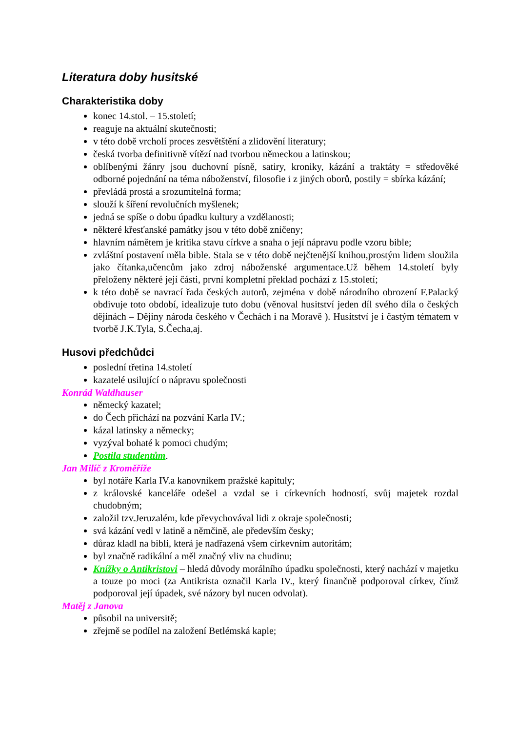Literatura doby husitské
Charakteristika doby
konec 14.stol. – 15.století;
reaguje na aktuální skutečnosti;
v této době vrcholí proces zesvětštění a zlidovění literatury;
česká tvorba definitivně vítězí nad tvorbou německou a latinskou;
oblíbenými žánry jsou duchovní písně, satiry, kroniky, kázání a traktáty = středověké odborné pojednání na téma náboženství, filosofie i z jiných oborů, postily = sbírka kázání;
převládá prostá a srozumitelná forma;
slouží k šíření revolučních myšlenek;
jedná se spíše o dobu úpadku kultury a vzdělanosti;
některé křesťanské památky jsou v této době zničeny;
hlavním námětem je kritika stavu církve a snaha o její nápravu podle vzoru bible;
zvláštní postavení měla bible. Stala se v této době nejčtenější knihou,prostým lidem sloužila jako čítanka,učencům jako zdroj náboženské argumentace.Už během 14.století byly přeloženy některé její části, první kompletní překlad pochází z 15.století;
k této době se navrací řada českých autorů, zejména v době národního obrození F.Palacký obdivuje toto období, idealizuje tuto dobu (věnoval husitství jeden díl svého díla o českých dějinách – Dějiny národa českého v Čechách i na Moravě ). Husitství je i častým tématem v tvorbě J.K.Tyla, S.Čecha,aj.
Husovi předchůdci
poslední třetina 14.století
kazatelé usilující o nápravu společnosti
Konrád Waldhauser
německý kazatel;
do Čech přichází na pozvání Karla IV.;
kázal latinsky a německy;
vyzýval bohaté k pomoci chudým;
Postila studentům.
Jan Milíč z Kroměříže
byl notáře Karla IV.a kanovníkem pražské kapituly;
z královské kanceláře odešel a vzdal se i církevních hodností, svůj majetek rozdal chudobným;
založil tzv.Jeruzalém, kde převychovával lidi z okraje společnosti;
svá kázání vedl v latině a němčině, ale především česky;
důraz kladl na bibli, která je nadřazená všem církevním autoritám;
byl značně radikální a měl značný vliv na chudinu;
Knížky o Antikristovi – hledá důvody morálního úpadku společnosti, který nachází v majetku a touze po moci (za Antikrista označil Karla IV., který finančně podporoval církev, čímž podporoval její úpadek, své názory byl nucen odvolat).
Matěj z Janova
působil na universitě;
zřejmě se podílel na založení Betlémská kaple;